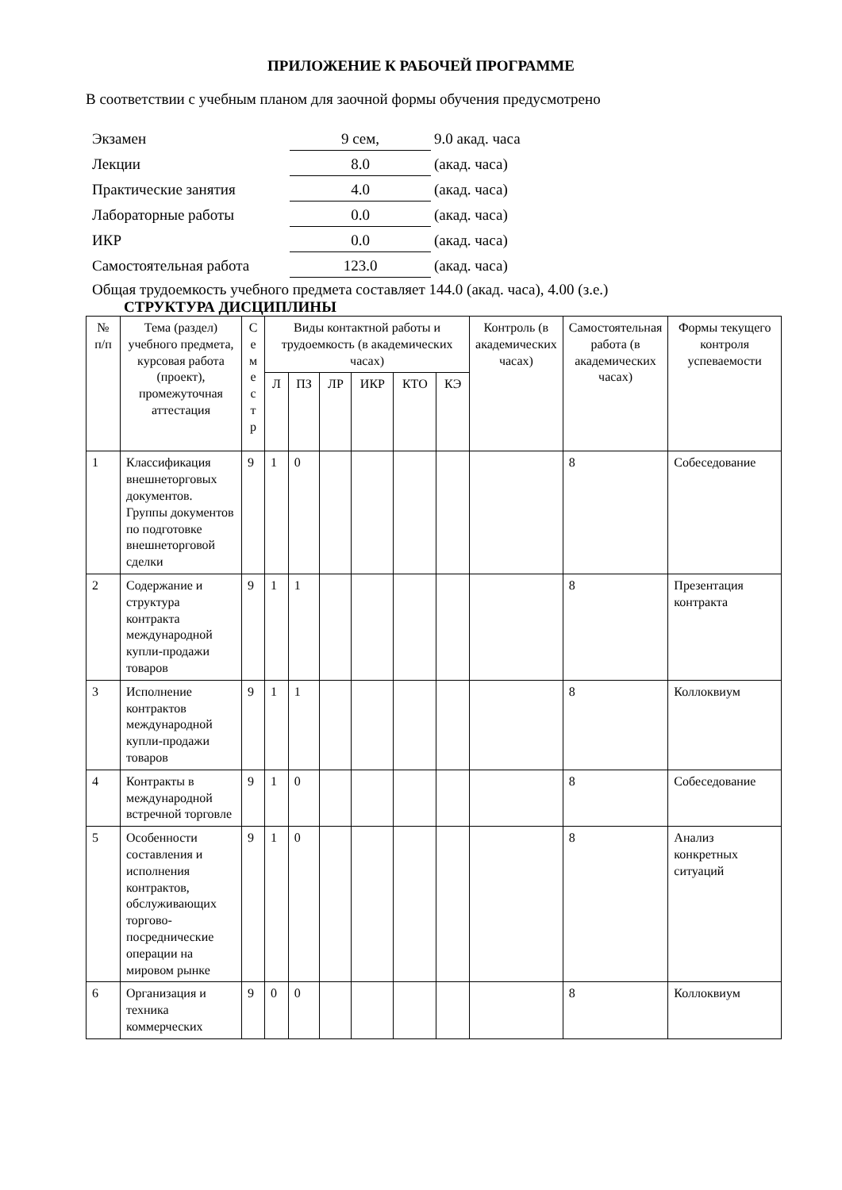ПРИЛОЖЕНИЕ К РАБОЧЕЙ ПРОГРАММЕ
В соответствии с учебным планом для заочной формы обучения предусмотрено
| Экзамен | 9 сем, | 9.0 акад. часа |
| Лекции | 8.0 | (акад. часа) |
| Практические занятия | 4.0 | (акад. часа) |
| Лабораторные работы | 0.0 | (акад. часа) |
| ИКР | 0.0 | (акад. часа) |
| Самостоятельная работа | 123.0 | (акад. часа) |
Общая трудоемкость учебного предмета составляет 144.0 (акад. часа), 4.00 (з.е.)
СТРУКТУРА ДИСЦИПЛИНЫ
| № п/п | Тема (раздел) учебного предмета, курсовая работа (проект), промежуточная аттестация | С е м е с т р | Виды контактной работы и трудоемкость (в академических часах) | | | | | | Контроль (в академических часах) | Самостоятельная работа (в академических часах) | Формы текущего контроля успеваемости |
| --- | --- | --- | --- | --- | --- | --- | --- | --- | --- | --- | --- |
| | | | Л | ПЗ | ЛР | ИКР | КТО | КЭ | | | |
| 1 | Классификация внешнеторговых документов. Группы документов по подготовке внешнеторговой сделки | 9 | 1 | 0 | | | | | | 8 | Собеседование |
| 2 | Содержание и структура контракта международной купли-продажи товаров | 9 | 1 | 1 | | | | | | 8 | Презентация контракта |
| 3 | Исполнение контрактов международной купли-продажи товаров | 9 | 1 | 1 | | | | | | 8 | Коллоквиум |
| 4 | Контракты в международной встречной торговле | 9 | 1 | 0 | | | | | | 8 | Собеседование |
| 5 | Особенности составления и исполнения контрактов, обслуживающих торгово-посреднические операции на мировом рынке | 9 | 1 | 0 | | | | | | 8 | Анализ конкретных ситуаций |
| 6 | Организация и техника коммерческих | 9 | 0 | 0 | | | | | | 8 | Коллоквиум |